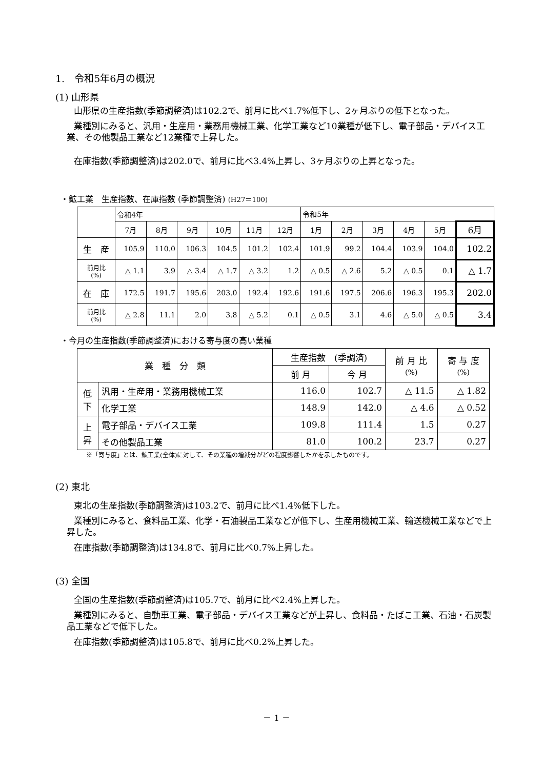1.　令和5年6月の概況
(1) 山形県
山形県の生産指数(季節調整済)は102.2で、前月に比べ1.7%低下し、2ヶ月ぶりの低下となった。
業種別にみると、汎用・生産用・業務用機械工業、化学工業など10業種が低下し、電子部品・デバイス工業、その他製品工業など12業種で上昇した。
在庫指数(季節調整済)は202.0で、前月に比べ3.4%上昇し、3ヶ月ぶりの上昇となった。
・鉱工業　生産指数、在庫指数 (季節調整済) (H27＝100)
| | 令和4年 | | | | | | 令和5年 | | | | | |
| | 7月 | 8月 | 9月 | 10月 | 11月 | 12月 | 1月 | 2月 | 3月 | 4月 | 5月 | 6月 |
| 生 産 | 105.9 | 110.0 | 106.3 | 104.5 | 101.2 | 102.4 | 101.9 | 99.2 | 104.4 | 103.9 | 104.0 | 102.2 |
| 前月比 (%) | △ 1.1 | 3.9 | △ 3.4 | △ 1.7 | △ 3.2 | 1.2 | △ 0.5 | △ 2.6 | 5.2 | △ 0.5 | 0.1 | △ 1.7 |
| 在 庫 | 172.5 | 191.7 | 195.6 | 203.0 | 192.4 | 192.6 | 191.6 | 197.5 | 206.6 | 196.3 | 195.3 | 202.0 |
| 前月比 (%) | △ 2.8 | 11.1 | 2.0 | 3.8 | △ 5.2 | 0.1 | △ 0.5 | 3.1 | 4.6 | △ 5.0 | △ 0.5 | 3.4 |
・今月の生産指数(季節調整済)における寄与度の高い業種
| 業 種 分 類 | | 生産指数 (季調済) | | 前 月 比 (%) | 寄 与 度 (%) |
| | | 前 月 | 今 月 | | |
| 低 下 | 汎用・生産用・業務用機械工業 | 116.0 | 102.7 | △ 11.5 | △ 1.82 |
| | 化学工業 | 148.9 | 142.0 | △ 4.6 | △ 0.52 |
| 上 昇 | 電子部品・デバイス工業 | 109.8 | 111.4 | 1.5 | 0.27 |
| | その他製品工業 | 81.0 | 100.2 | 23.7 | 0.27 |
※「寄与度」とは、鉱工業(全体)に対して、その業種の増減分がどの程度影響したかを示したものです。
(2) 東北
東北の生産指数(季節調整済)は103.2で、前月に比べ1.4%低下した。
業種別にみると、食料品工業、化学・石油製品工業などが低下し、生産用機械工業、輸送機械工業などで上昇した。
在庫指数(季節調整済)は134.8で、前月に比べ0.7%上昇した。
(3) 全国
全国の生産指数(季節調整済)は105.7で、前月に比べ2.4%上昇した。
業種別にみると、自動車工業、電子部品・デバイス工業などが上昇し、食料品・たばこ工業、石油・石炭製品工業などで低下した。
在庫指数(季節調整済)は105.8で、前月に比べ0.2%上昇した。
－ 1 －